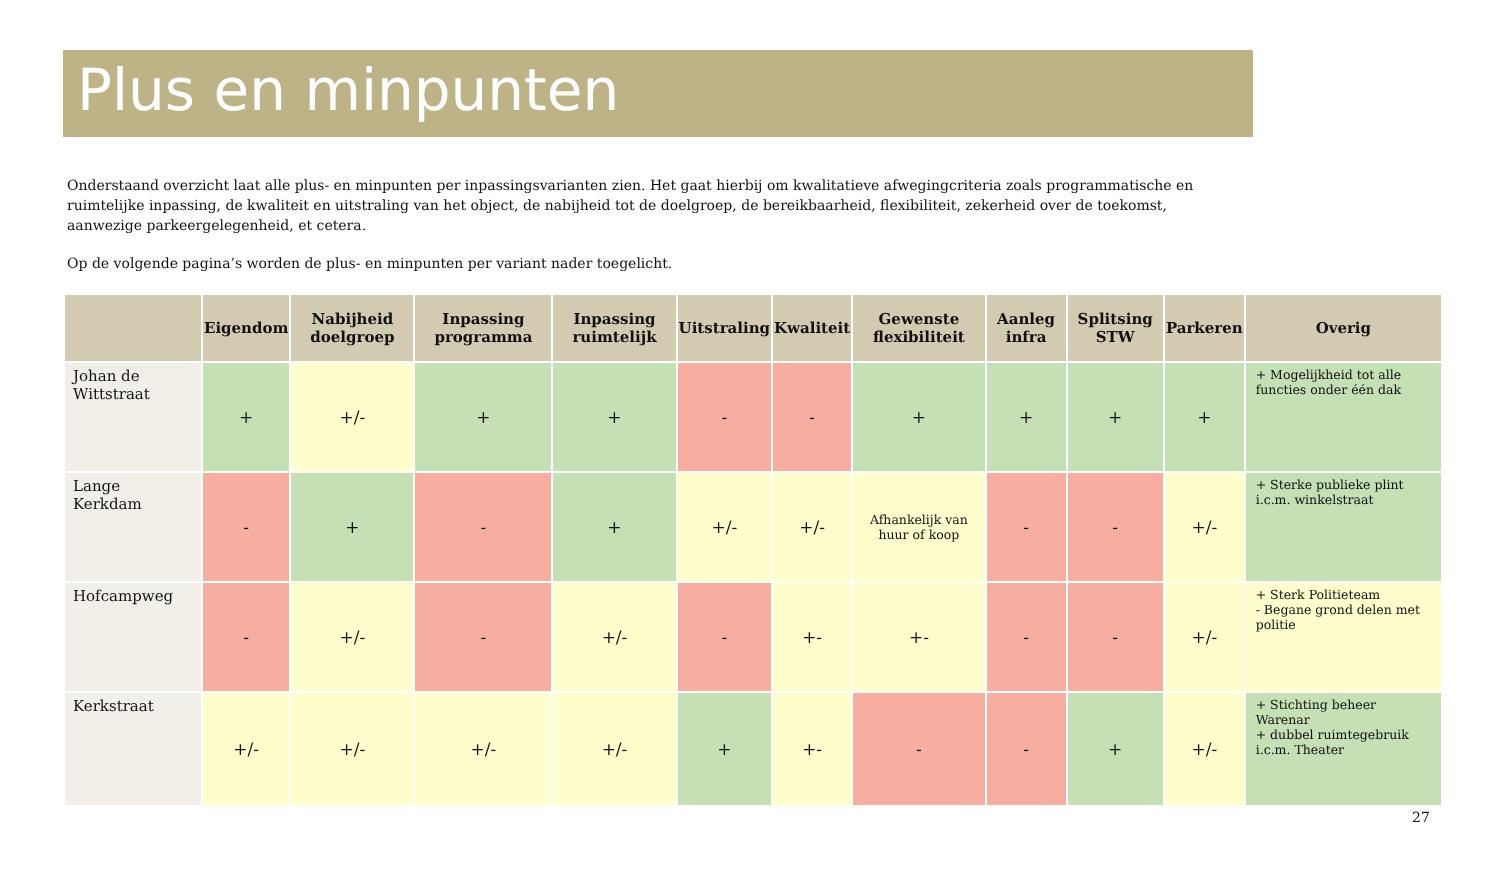Plus en minpunten
Onderstaand overzicht laat alle plus- en minpunten per inpassingsvarianten zien. Het gaat hierbij om kwalitatieve afwegingcriteria zoals programmatische en ruimtelijke inpassing, de kwaliteit en uitstraling van het object, de nabijheid tot de doelgroep, de bereikbaarheid, flexibiliteit, zekerheid over de toekomst, aanwezige parkeergelegenheid, et cetera.
Op de volgende pagina’s worden de plus- en minpunten per variant nader toegelicht.
| | Eigendom | Nabijheid doelgroep | Inpassing programma | Inpassing ruimtelijk | Uitstraling | Kwaliteit | Gewenste flexibiliteit | Aanleg infra | Splitsing STW | Parkeren | Overig |
| --- | --- | --- | --- | --- | --- | --- | --- | --- | --- | --- | --- |
| Johan de Wittstraat | + | +/- | + | + | - | - | + | + | + | + | + Mogelijkheid tot alle functies onder één dak |
| Lange Kerkdam | - | + | - | + | +/- | +/- | Afhankelijk van huur of koop | - | - | +/- | + Sterke publieke plint i.c.m. winkelstraat |
| Hofcampweg | - | +/- | - | +/- | - | +- | +- | - | - | +/- | + Sterk Politieteam - Begane grond delen met politie |
| Kerkstraat | +/- | +/- | +/- | +/- | + | +- | - | - | + | +/- | + Stichting beheer Warenar + dubbel ruimtegebruik i.c.m. Theater |
27